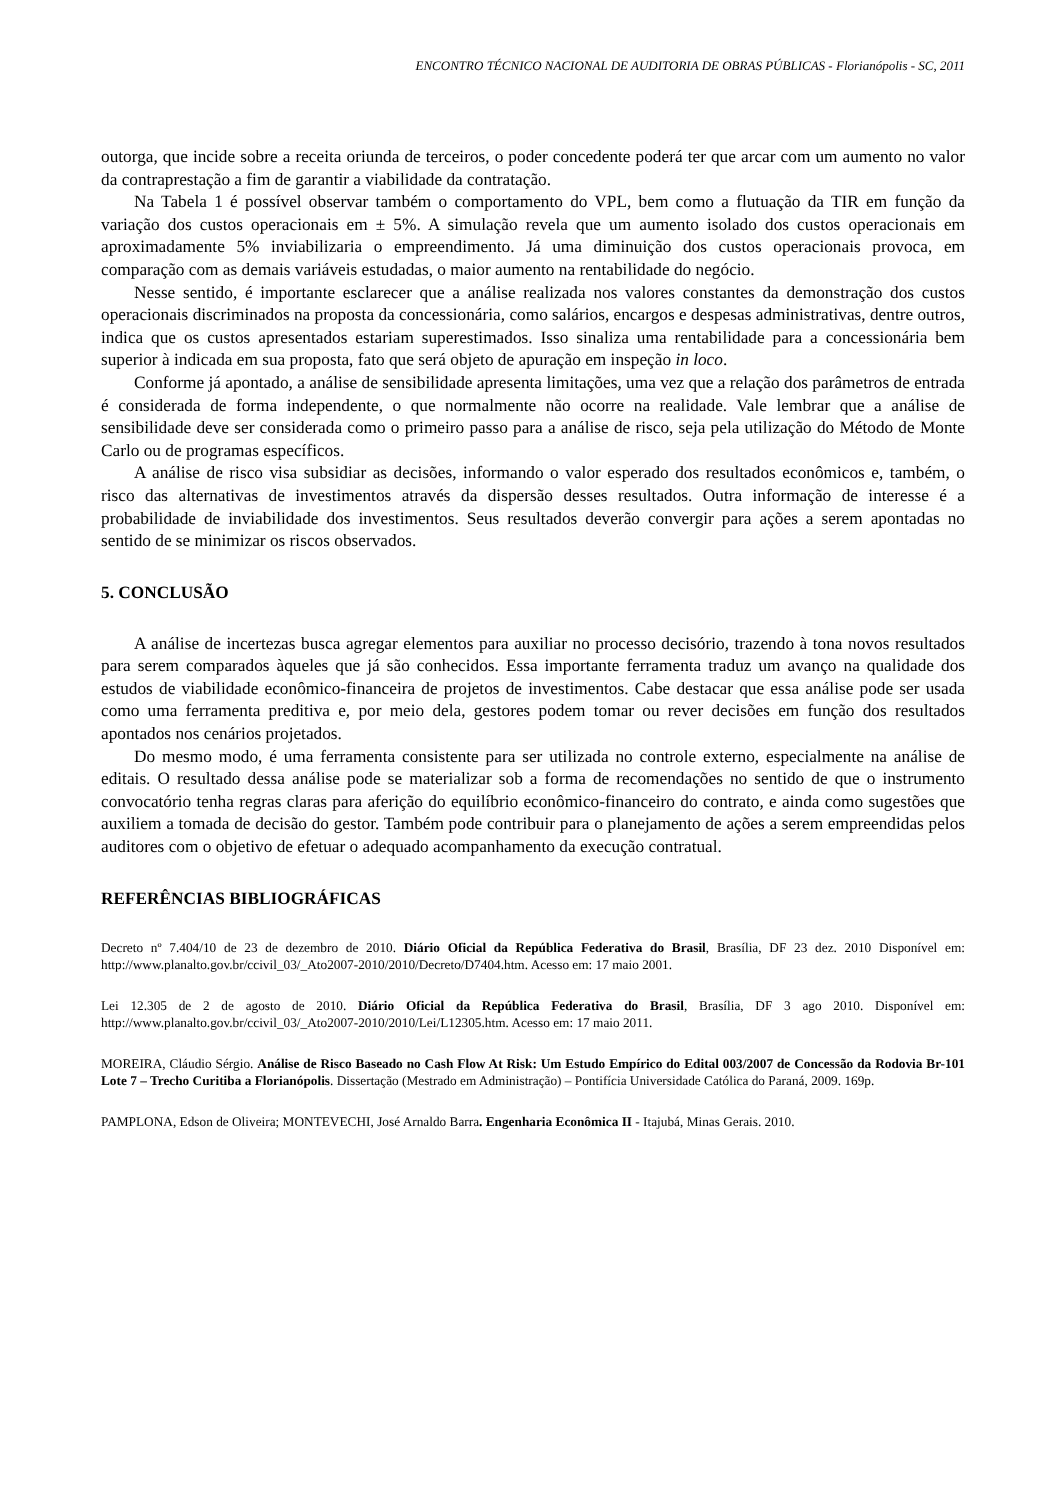ENCONTRO TÉCNICO NACIONAL DE AUDITORIA DE OBRAS PÚBLICAS - Florianópolis - SC, 2011
outorga, que incide sobre a receita oriunda de terceiros, o poder concedente poderá ter que arcar com um aumento no valor da contraprestação a fim de garantir a viabilidade da contratação.
Na Tabela 1 é possível observar também o comportamento do VPL, bem como a flutuação da TIR em função da variação dos custos operacionais em ± 5%. A simulação revela que um aumento isolado dos custos operacionais em aproximadamente 5% inviabilizaria o empreendimento. Já uma diminuição dos custos operacionais provoca, em comparação com as demais variáveis estudadas, o maior aumento na rentabilidade do negócio.
Nesse sentido, é importante esclarecer que a análise realizada nos valores constantes da demonstração dos custos operacionais discriminados na proposta da concessionária, como salários, encargos e despesas administrativas, dentre outros, indica que os custos apresentados estariam superestimados. Isso sinaliza uma rentabilidade para a concessionária bem superior à indicada em sua proposta, fato que será objeto de apuração em inspeção in loco.
Conforme já apontado, a análise de sensibilidade apresenta limitações, uma vez que a relação dos parâmetros de entrada é considerada de forma independente, o que normalmente não ocorre na realidade. Vale lembrar que a análise de sensibilidade deve ser considerada como o primeiro passo para a análise de risco, seja pela utilização do Método de Monte Carlo ou de programas específicos.
A análise de risco visa subsidiar as decisões, informando o valor esperado dos resultados econômicos e, também, o risco das alternativas de investimentos através da dispersão desses resultados. Outra informação de interesse é a probabilidade de inviabilidade dos investimentos. Seus resultados deverão convergir para ações a serem apontadas no sentido de se minimizar os riscos observados.
5. CONCLUSÃO
A análise de incertezas busca agregar elementos para auxiliar no processo decisório, trazendo à tona novos resultados para serem comparados àqueles que já são conhecidos. Essa importante ferramenta traduz um avanço na qualidade dos estudos de viabilidade econômico-financeira de projetos de investimentos. Cabe destacar que essa análise pode ser usada como uma ferramenta preditiva e, por meio dela, gestores podem tomar ou rever decisões em função dos resultados apontados nos cenários projetados.
Do mesmo modo, é uma ferramenta consistente para ser utilizada no controle externo, especialmente na análise de editais. O resultado dessa análise pode se materializar sob a forma de recomendações no sentido de que o instrumento convocatório tenha regras claras para aferição do equilíbrio econômico-financeiro do contrato, e ainda como sugestões que auxiliem a tomada de decisão do gestor. Também pode contribuir para o planejamento de ações a serem empreendidas pelos auditores com o objetivo de efetuar o adequado acompanhamento da execução contratual.
REFERÊNCIAS BIBLIOGRÁFICAS
Decreto nº 7.404/10 de 23 de dezembro de 2010. Diário Oficial da República Federativa do Brasil, Brasília, DF 23 dez. 2010 Disponível em: http://www.planalto.gov.br/ccivil_03/_Ato2007-2010/2010/Decreto/D7404.htm. Acesso em: 17 maio 2001.
Lei 12.305 de 2 de agosto de 2010. Diário Oficial da República Federativa do Brasil, Brasília, DF 3 ago 2010. Disponível em: http://www.planalto.gov.br/ccivil_03/_Ato2007-2010/2010/Lei/L12305.htm. Acesso em: 17 maio 2011.
MOREIRA, Cláudio Sérgio. Análise de Risco Baseado no Cash Flow At Risk: Um Estudo Empírico do Edital 003/2007 de Concessão da Rodovia Br-101 Lote 7 – Trecho Curitiba a Florianópolis. Dissertação (Mestrado em Administração) – Pontifícia Universidade Católica do Paraná, 2009. 169p.
PAMPLONA, Edson de Oliveira; MONTEVECHI, José Arnaldo Barra. Engenharia Econômica II - Itajubá, Minas Gerais. 2010.